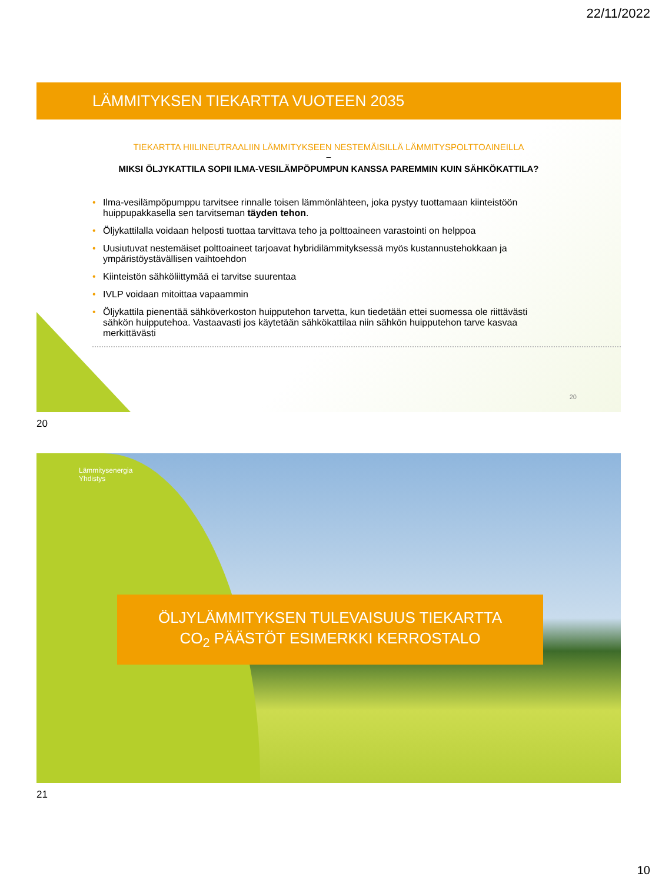22/11/2022
LÄMMITYKSEN TIEKARTTA VUOTEEN 2035
TIEKARTTA HIILINEUTRAALIIN LÄMMITYKSEEN NESTEMÄISILLÄ LÄMMITYSPOLTTOAINEILLA
–
MIKSI ÖLJYKATTILA SOPII ILMA-VESILÄMPÖPUMPUN KANSSA PAREMMIN KUIN SÄHKÖKATTILA?
• Ilma-vesilämpöpumppu tarvitsee rinnalle toisen lämmönlähteen, joka pystyy tuottamaan kiinteistöön huippupakkasella sen tarvitseman täyden tehon.
• Öljykattilalla voidaan helposti tuottaa tarvittava teho ja polttoaineen varastointi on helppoa
• Uusiutuvat nestemäiset polttoaineet tarjoavat hybridilämmityksessä myös kustannustehokkaan ja ympäristöystävällisen vaihtoehdon
• Kiinteistön sähköliittymää ei tarvitse suurentaa
• IVLP voidaan mitoittaa vapaammin
• Öljykattila pienentää sähköverkoston huipputehon tarvetta, kun tiedetään ettei suomessa ole riittävästi sähkön huipputehoa. Vastaavasti jos käytetään sähkökattilaa niin sähkön huipputehon tarve kasvaa merkittävästi
20
20
Lämmitysenergia
Yhdistys
ÖLJYLÄMMITYKSEN TULEVAISUUS TIEKARTTA
CO<sub>2</sub> PÄÄSTÖT ESIMERKKI KERROSTALO
21
10